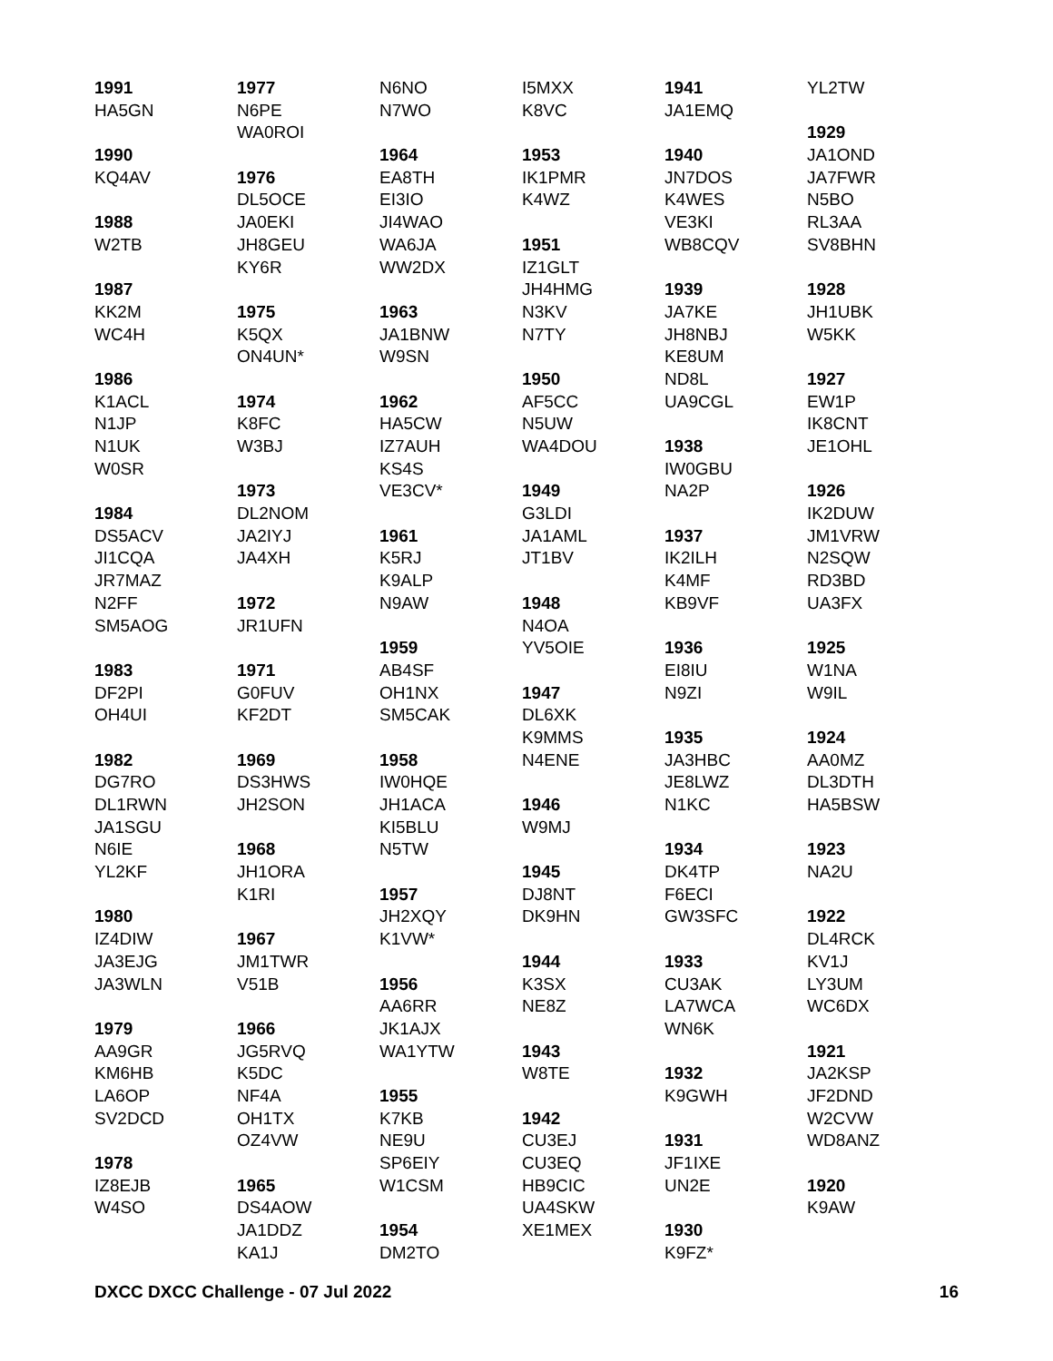1991
HA5GN
1990
KQ4AV
1988
W2TB
1987
KK2M
WC4H
1986
K1ACL
N1JP
N1UK
W0SR
1984
DS5ACV
JI1CQA
JR7MAZ
N2FF
SM5AOG
1983
DF2PI
OH4UI
1982
DG7RO
DL1RWN
JA1SGU
N6IE
YL2KF
1980
IZ4DIW
JA3EJG
JA3WLN
1979
AA9GR
KM6HB
LA6OP
SV2DCD
1978
IZ8EJB
W4SO
1977
N6PE
WA0ROI
1976
DL5OCE
JA0EKI
JH8GEU
KY6R
1975
K5QX
ON4UN*
1974
K8FC
W3BJ
1973
DL2NOM
JA2IYJ
JA4XH
1972
JR1UFN
1971
G0FUV
KF2DT
1969
DS3HWS
JH2SON
1968
JH1ORA
K1RI
1967
JM1TWR
V51B
1966
JG5RVQ
K5DC
NF4A
OH1TX
OZ4VW
1965
DS4AOW
JA1DDZ
KA1J
N6NO
N7WO
1964
EA8TH
EI3IO
JI4WAO
WA6JA
WW2DX
1963
JA1BNW
W9SN
1962
HA5CW
IZ7AUH
KS4S
VE3CV*
1961
K5RJ
K9ALP
N9AW
1959
AB4SF
OH1NX
SM5CAK
1958
IW0HQE
JH1ACA
KI5BLU
N5TW
1957
JH2XQY
K1VW*
1956
AA6RR
JK1AJX
WA1YTW
1955
K7KB
NE9U
SP6EIY
W1CSM
1954
DM2TO
I5MXX
K8VC
1953
IK1PMR
K4WZ
1951
IZ1GLT
JH4HMG
N3KV
N7TY
1950
AF5CC
N5UW
WA4DOU
1949
G3LDI
JA1AML
JT1BV
1948
N4OA
YV5OIE
1947
DL6XK
K9MMS
N4ENE
1946
W9MJ
1945
DJ8NT
DK9HN
1944
K3SX
NE8Z
1943
W8TE
1942
CU3EJ
CU3EQ
HB9CIC
UA4SKW
XE1MEX
1941
JA1EMQ
1940
JN7DOS
K4WES
VE3KI
WB8CQV
1939
JA7KE
JH8NBJ
KE8UM
ND8L
UA9CGL
1938
IW0GBU
NA2P
1937
IK2ILH
K4MF
KB9VF
1936
EI8IU
N9ZI
1935
JA3HBC
JE8LWZ
N1KC
1934
DK4TP
F6ECI
GW3SFC
1933
CU3AK
LA7WCA
WN6K
1932
K9GWH
1931
JF1IXE
UN2E
1930
K9FZ*
YL2TW
1929
JA1OND
JA7FWR
N5BO
RL3AA
SV8BHN
1928
JH1UBK
W5KK
1927
EW1P
IK8CNT
JE1OHL
1926
IK2DUW
JM1VRW
N2SQW
RD3BD
UA3FX
1925
W1NA
W9IL
1924
AA0MZ
DL3DTH
HA5BSW
1923
NA2U
1922
DL4RCK
KV1J
LY3UM
WC6DX
1921
JA2KSP
JF2DND
W2CVW
WD8ANZ
1920
K9AW
DXCC DXCC Challenge - 07 Jul 2022 16